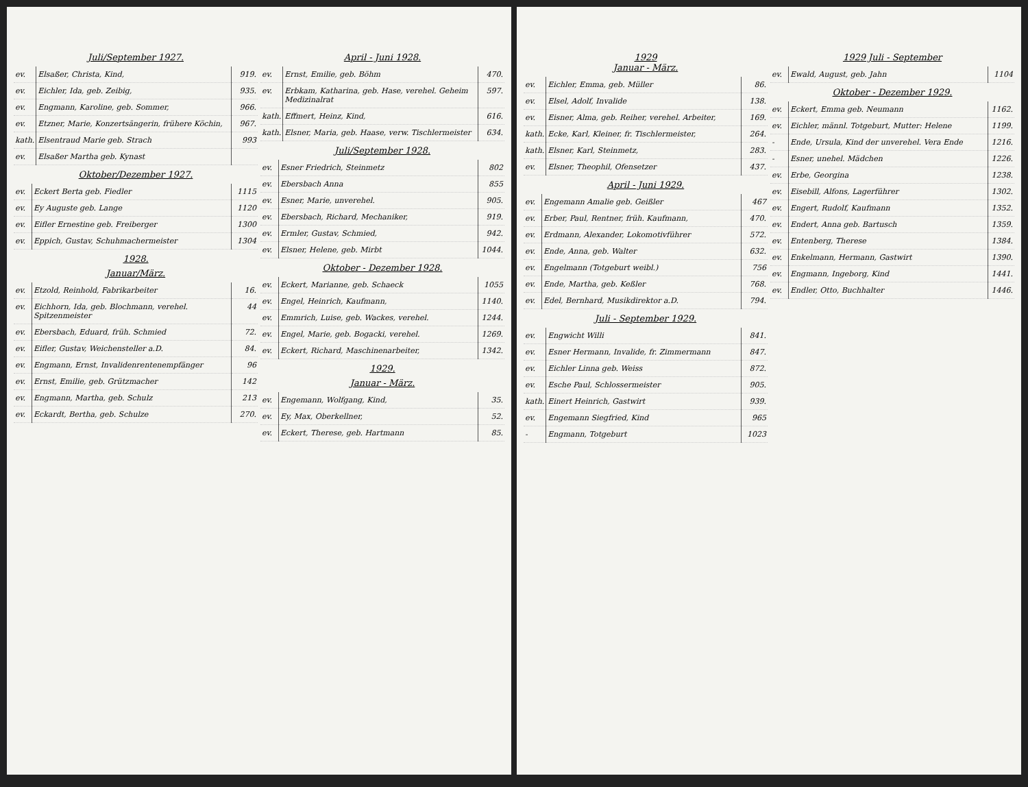Juli/September 1927.
| ev. | Elsaßer, Christa, Kind, | 919. |
| ev. | Eichler, Ida, geb. Zeibig, | 935. |
| ev. | Engmann, Karoline, geb. Sommer, | 966. |
| ev. | Etzner, Marie, Konzertsängerin, frühere Köchin, | 967. |
| kath. | Elsentraud Marie geb. Strach | 993 |
| ev. | Elsaßer Martha geb. Kynast | |
Oktober/Dezember 1927.
| ev. | Eckert Berta geb. Fiedler | 1115 |
| ev. | Ey Auguste geb. Lange | 1120 |
| ev. | Eifler Ernestine geb. Freiberger | 1300 |
| ev. | Eppich, Gustav, Schuhmachermeister | 1304 |
1928.
Januar/März.
| ev. | Etzold, Reinhold, Fabrikarbeiter | 16. |
| ev. | Eichhorn, Ida, geb. Blochmann, verehel. Spitzenmeister | 44 |
| ev. | Ebersbach, Eduard, früh. Schmied | 72. |
| ev. | Eifler, Gustav, Weichensteller a.D. | 84. |
| ev. | Engmann, Ernst, Invalidenrentenempfänger | 96 |
| ev. | Ernst, Emilie, geb. Grützmacher | 142 |
| ev. | Engmann, Martha, geb. Schulz | 213 |
| ev. | Eckardt, Bertha, geb. Schulze | 270. |
April - Juni 1928.
| ev. | Ernst, Emilie, geb. Böhm | 470. |
| ev. | Erbkam, Katharina, geb. Hase, verehel. Geheim Medizinalrat | 597. |
| kath. | Effmert, Heinz, Kind, | 616. |
| kath. | Elsner, Maria, geb. Haase, verw. Tischlermeister | 634. |
Juli/September 1928.
| ev. | Esner Friedrich, Steinmetz | 802 |
| ev. | Ebersbach Anna | 855 |
| ev. | Esner, Marie, unverehel. | 905. |
| ev. | Ebersbach, Richard, Mechaniker, | 919. |
| ev. | Ermler, Gustav, Schmied, | 942. |
| ev. | Elsner, Helene, geb. Mirbt | 1044. |
Oktober - Dezember 1928.
| ev. | Eckert, Marianne, geb. Schaeck | 1055 |
| ev. | Engel, Heinrich, Kaufmann, | 1140. |
| ev. | Emmrich, Luise, geb. Wackes, verehel. | 1244. |
| ev. | Engel, Marie, geb. Bogacki, verehel. | 1269. |
| ev. | Eckert, Richard, Maschinenarbeiter, | 1342. |
1929.
Januar - März.
| ev. | Engemann, Wolfgang, Kind, | 35. |
| ev. | Ey, Max, Oberkellner, | 52. |
| ev. | Eckert, Therese, geb. Hartmann | 85. |
1929
Januar - März.
| ev. | Eichler, Emma, geb. Müller | 86. |
| ev. | Elsel, Adolf, Invalide | 138. |
| ev. | Eisner, Alma, geb. Reiher, verehel. Arbeiter, | 169. |
| kath. | Ecke, Karl, Kleiner, fr. Tischlermeister, | 264. |
| kath. | Elsner, Karl, Steinmetz, | 283. |
| ev. | Elsner, Theophil, Ofensetzer | 437. |
April - Juni 1929.
| ev. | Engemann Amalie geb. Geißler | 467 |
| ev. | Erber, Paul, Rentner, früh. Kaufmann, | 470. |
| ev. | Erdmann, Alexander, Lokomotivführer | 572. |
| ev. | Ende, Anna, geb. Walter | 632. |
| ev. | Engelmann (Totgeburt weibl.) | 756 |
| ev. | Ende, Martha, geb. Keßler | 768. |
| ev. | Edel, Bernhard, Musikdirektor a.D. | 794. |
Juli - September 1929.
| ev. | Engwicht Willi | 841. |
| ev. | Esner Hermann, Invalide, fr. Zimmermann | 847. |
| ev. | Eichler Linna geb. Weiss | 872. |
| ev. | Esche Paul, Schlossermeister | 905. |
| kath. | Einert Heinrich, Gastwirt | 939. |
| ev. | Engemann Siegfried, Kind | 965 |
| - | Engmann, Totgeburt | 1023 |
1929 Juli - September
| ev. | Ewald, August, geb. Jahn | 1104 |
Oktober - Dezember 1929.
| ev. | Eckert, Emma geb. Neumann | 1162. |
| ev. | Eichler, männl. Totgeburt, Mutter: Helene | 1199. |
| - | Ende, Ursula, Kind der unverehel. Vera Ende | 1216. |
| - | Esner, unehel. Mädchen | 1226. |
| ev. | Erbe, Georgina | 1238. |
| ev. | Eisebill, Alfons, Lagerführer | 1302. |
| ev. | Engert, Rudolf, Kaufmann | 1352. |
| ev. | Endert, Anna geb. Bartusch | 1359. |
| ev. | Entenberg, Therese | 1384. |
| ev. | Enkelmann, Hermann, Gastwirt | 1390. |
| ev. | Engmann, Ingeborg, Kind | 1441. |
| ev. | Endler, Otto, Buchhalter | 1446. |